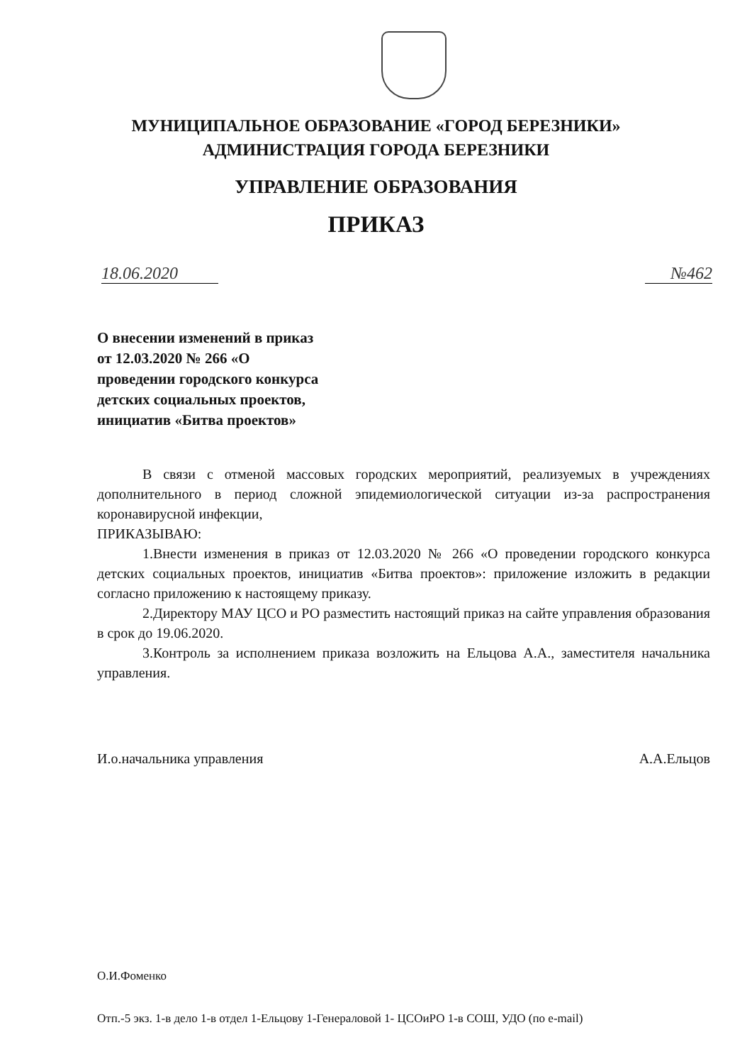МУНИЦИПАЛЬНОЕ ОБРАЗОВАНИЕ «ГОРОД БЕРЕЗНИКИ»
АДМИНИСТРАЦИЯ ГОРОДА БЕРЕЗНИКИ
УПРАВЛЕНИЕ ОБРАЗОВАНИЯ
ПРИКАЗ
18.06.2020 №462
О внесении изменений в приказ
от 12.03.2020 № 266 «О
проведении городского конкурса
детских социальных проектов,
инициатив «Битва проектов»
В связи с отменой массовых городских мероприятий, реализуемых в учреждениях дополнительного в период сложной эпидемиологической ситуации из-за распространения коронавирусной инфекции,
ПРИКАЗЫВАЮ:
1.Внести изменения в приказ от 12.03.2020 № 266 «О проведении городского конкурса детских социальных проектов, инициатив «Битва проектов»: приложение изложить в редакции согласно приложению к настоящему приказу.
2.Директору МАУ ЦСО и РО разместить настоящий приказ на сайте управления образования в срок до 19.06.2020.
3.Контроль за исполнением приказа возложить на Ельцова А.А., заместителя начальника управления.
И.о.начальника управления А.А.Ельцов
О.И.Фоменко
Отп.-5 экз. 1-в дело 1-в отдел 1-Ельцову 1-Генераловой 1- ЦСОиРО 1-в СОШ, УДО (по e-mail)